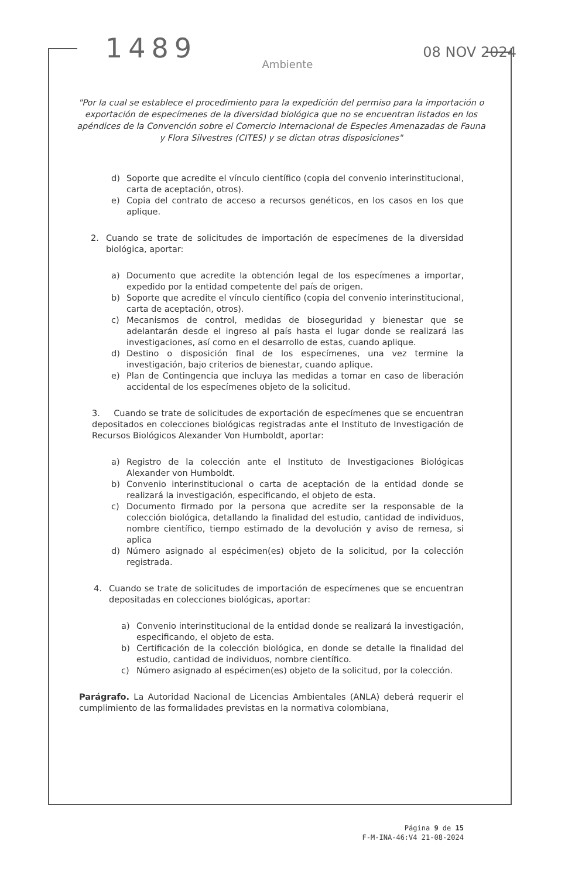1489
08 NOV 2024
Ambiente
"Por la cual se establece el procedimiento para la expedición del permiso para la importación o exportación de especímenes de la diversidad biológica que no se encuentran listados en los apéndices de la Convención sobre el Comercio Internacional de Especies Amenazadas de Fauna y Flora Silvestres (CITES) y se dictan otras disposiciones"
d) Soporte que acredite el vínculo científico (copia del convenio interinstitucional, carta de aceptación, otros).
e) Copia del contrato de acceso a recursos genéticos, en los casos en los que aplique.
2. Cuando se trate de solicitudes de importación de especímenes de la diversidad biológica, aportar:
a) Documento que acredite la obtención legal de los especímenes a importar, expedido por la entidad competente del país de origen.
b) Soporte que acredite el vínculo científico (copia del convenio interinstitucional, carta de aceptación, otros).
c) Mecanismos de control, medidas de bioseguridad y bienestar que se adelantarán desde el ingreso al país hasta el lugar donde se realizará las investigaciones, así como en el desarrollo de estas, cuando aplique.
d) Destino o disposición final de los especímenes, una vez termine la investigación, bajo criterios de bienestar, cuando aplique.
e) Plan de Contingencia que incluya las medidas a tomar en caso de liberación accidental de los especímenes objeto de la solicitud.
3. Cuando se trate de solicitudes de exportación de especímenes que se encuentran depositados en colecciones biológicas registradas ante el Instituto de Investigación de Recursos Biológicos Alexander Von Humboldt, aportar:
a) Registro de la colección ante el Instituto de Investigaciones Biológicas Alexander von Humboldt.
b) Convenio interinstitucional o carta de aceptación de la entidad donde se realizará la investigación, especificando, el objeto de esta.
c) Documento firmado por la persona que acredite ser la responsable de la colección biológica, detallando la finalidad del estudio, cantidad de individuos, nombre científico, tiempo estimado de la devolución y aviso de remesa, si aplica
d) Número asignado al espécimen(es) objeto de la solicitud, por la colección registrada.
4. Cuando se trate de solicitudes de importación de especímenes que se encuentran depositadas en colecciones biológicas, aportar:
a) Convenio interinstitucional de la entidad donde se realizará la investigación, especificando, el objeto de esta.
b) Certificación de la colección biológica, en donde se detalle la finalidad del estudio, cantidad de individuos, nombre científico.
c) Número asignado al espécimen(es) objeto de la solicitud, por la colección.
Parágrafo. La Autoridad Nacional de Licencias Ambientales (ANLA) deberá requerir el cumplimiento de las formalidades previstas en la normativa colombiana,
Página 9 de 15
F-M-INA-46:V4 21-08-2024